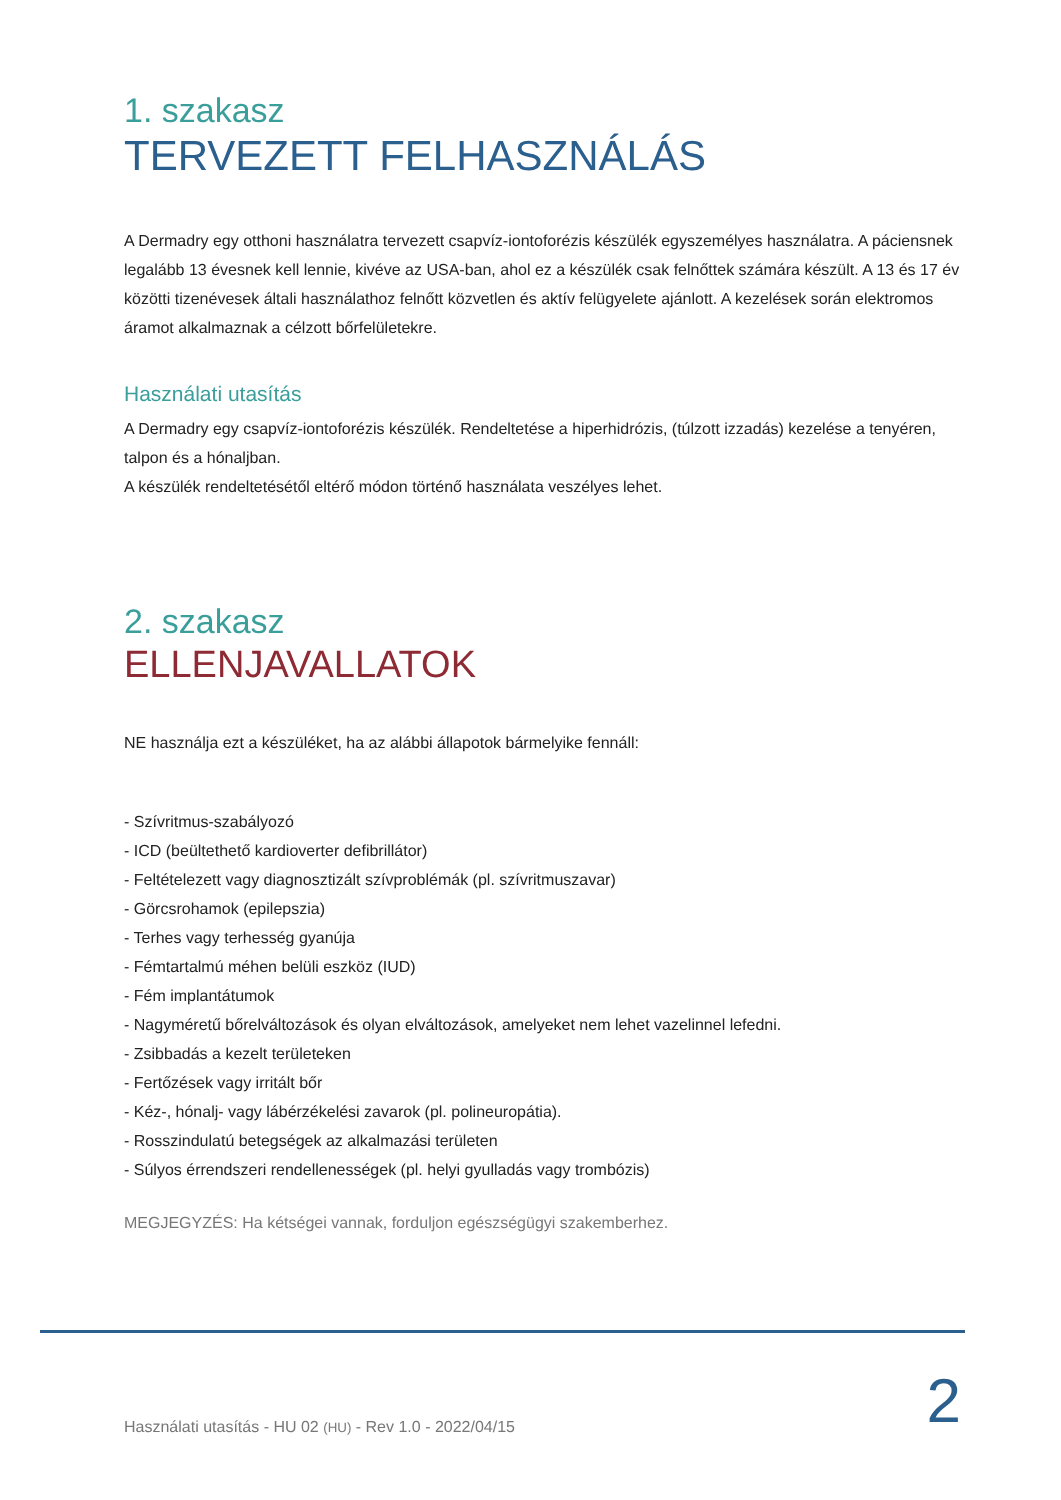1. szakasz
TERVEZETT FELHASZNÁLÁS
A Dermadry egy otthoni használatra tervezett csapvíz-iontoforézis készülék egyszemélyes használatra. A páciensnek legalább 13 évesnek kell lennie, kivéve az USA-ban, ahol ez a készülék csak felnőttek számára készült. A 13 és 17 év közötti tizenévesek általi használathoz felnőtt közvetlen és aktív felügyelete ajánlott. A kezelések során elektromos áramot alkalmaznak a célzott bőrfelületekre.
Használati utasítás
A Dermadry egy csapvíz-iontoforézis készülék. Rendeltetése a hiperhidrózis, (túlzott izzadás) kezelése a tenyéren, talpon és a hónaljban.
A készülék rendeltetésétől eltérő módon történő használata veszélyes lehet.
2. szakasz
ELLENJAVALLATOK
NE használja ezt a készüléket, ha az alábbi állapotok bármelyike fennáll:
- Szívritmus-szabályozó
- ICD (beültethető kardioverter defibrillátor)
- Feltételezett vagy diagnosztizált szívproblémák (pl. szívritmuszavar)
- Görcsrohamok (epilepszia)
- Terhes vagy terhesség gyanúja
- Fémtartalmú méhen belüli eszköz (IUD)
- Fém implantátumok
- Nagyméretű bőrelváltozások és olyan elváltozások, amelyeket nem lehet vazelinnel lefedni.
- Zsibbadás a kezelt területeken
- Fertőzések vagy irritált bőr
- Kéz-, hónalj- vagy lábérzékelési zavarok (pl. polineuropátia).
- Rosszindulatú betegségek az alkalmazási területen
- Súlyos érrendszeri rendellenességek (pl. helyi gyulladás vagy trombózis)
MEGJEGYZÉS: Ha kétségei vannak, forduljon egészségügyi szakemberhez.
Használati utasítás - HU 02 (HU) - Rev 1.0 - 2022/04/15
2